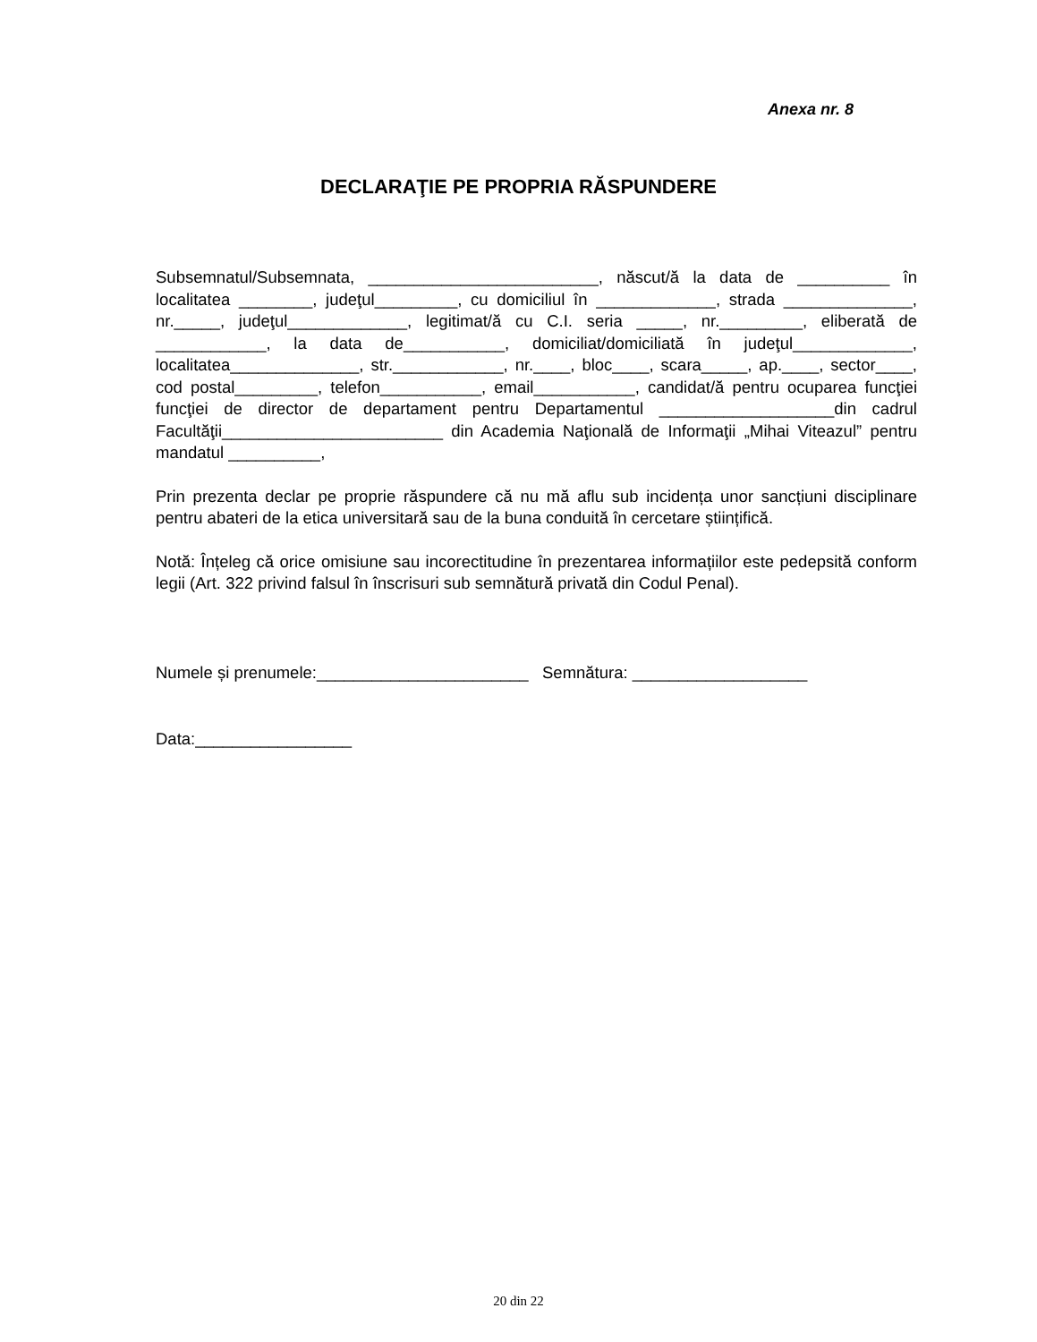Anexa nr. 8
DECLARAŢIE PE PROPRIA RĂSPUNDERE
Subsemnatul/Subsemnata, _________________________, născut/ă la data de __________ în localitatea ________, judeţul_________, cu domiciliul în _____________, strada ______________, nr._____, judeţul_____________, legitimat/ă cu C.I. seria _____, nr._________, eliberată de ____________, la data de___________, domiciliat/domiciliată în judeţul_____________, localitatea______________, str.____________, nr.____, bloc____, scara_____, ap.____, sector____, cod postal_________, telefon___________, email___________, candidat/ă pentru ocuparea funcţiei funcţiei de director de departament pentru Departamentul ___________________din cadrul Facultăţii________________________ din Academia Naţională de Informaţii „Mihai Viteazul” pentru mandatul __________,
Prin prezenta declar pe proprie răspundere că nu mă aflu sub incidența unor sancțiuni disciplinare pentru abateri de la etica universitară sau de la buna conduită în cercetare științifică.
Notă: Înțeleg că orice omisiune sau incorectitudine în prezentarea informațiilor este pedepsită conform legii (Art. 322 privind falsul în înscrisuri sub semnătură privată din Codul Penal).
Numele și prenumele:_______________________ Semnătura: ___________________
Data:_________________
20 din 22